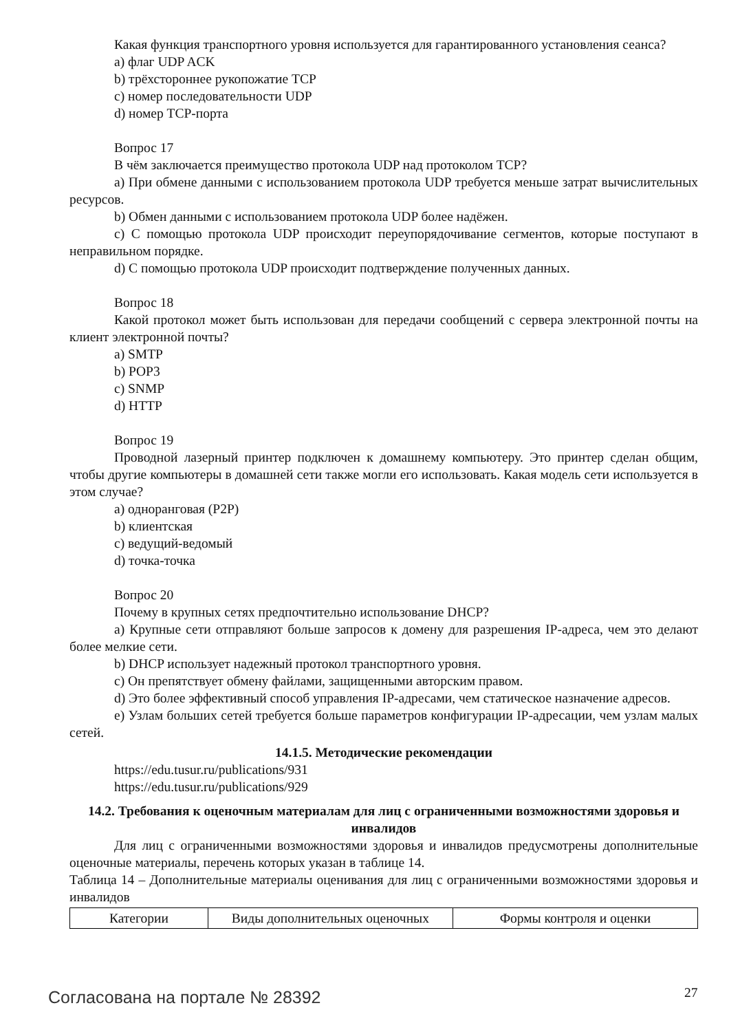Какая функция транспортного уровня используется для гарантированного установления сеанса?
a) флаг UDP ACK
b) трёхстороннее рукопожатие TCP
c) номер последовательности UDP
d) номер TCP-порта
Вопрос 17
В чём заключается преимущество протокола UDP над протоколом TCP?
a) При обмене данными с использованием протокола UDP требуется меньше затрат вычислительных ресурсов.
b) Обмен данными с использованием протокола UDP более надёжен.
c) С помощью протокола UDP происходит переупорядочивание сегментов, которые поступают в неправильном порядке.
d) С помощью протокола UDP происходит подтверждение полученных данных.
Вопрос 18
Какой протокол может быть использован для передачи сообщений с сервера электронной почты на клиент электронной почты?
a) SMTP
b) POP3
c) SNMP
d) HTTP
Вопрос 19
Проводной лазерный принтер подключен к домашнему компьютеру. Это принтер сделан общим, чтобы другие компьютеры в домашней сети также могли его использовать. Какая модель сети используется в этом случае?
a) одноранговая (P2P)
b) клиентская
c) ведущий-ведомый
d) точка-точка
Вопрос 20
Почему в крупных сетях предпочтительно использование DHCP?
a) Крупные сети отправляют больше запросов к домену для разрешения IP-адреса, чем это делают более мелкие сети.
b) DHCP использует надежный протокол транспортного уровня.
c) Он препятствует обмену файлами, защищенными авторским правом.
d) Это более эффективный способ управления IP-адресами, чем статическое назначение адресов.
e) Узлам больших сетей требуется больше параметров конфигурации IP-адресации, чем узлам малых сетей.
14.1.5. Методические рекомендации
https://edu.tusur.ru/publications/931
https://edu.tusur.ru/publications/929
14.2. Требования к оценочным материалам для лиц с ограниченными возможностями здоровья и инвалидов
Для лиц с ограниченными возможностями здоровья и инвалидов предусмотрены дополнительные оценочные материалы, перечень которых указан в таблице 14.
Таблица 14 – Дополнительные материалы оценивания для лиц с ограниченными возможностями здоровья и инвалидов
| Категории | Виды дополнительных оценочных | Формы контроля и оценки |
Согласована на портале № 28392 27